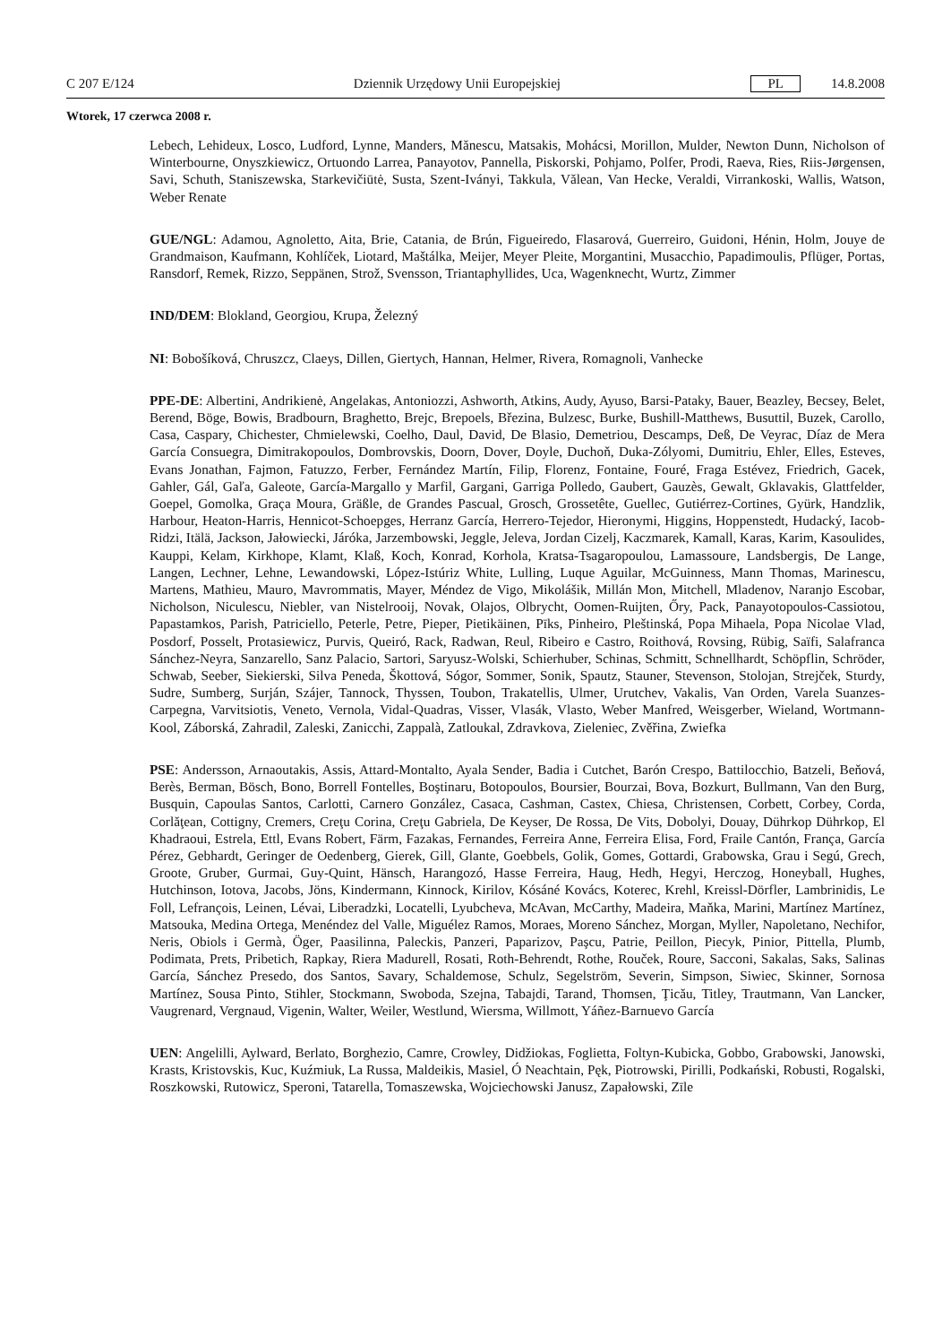C 207 E/124 Dziennik Urzędowy Unii Europejskiej PL 14.8.2008
Wtorek, 17 czerwca 2008 r.
Lebech, Lehideux, Losco, Ludford, Lynne, Manders, Mănescu, Matsakis, Mohácsi, Morillon, Mulder, Newton Dunn, Nicholson of Winterbourne, Onyszkiewicz, Ortuondo Larrea, Panayotov, Pannella, Piskorski, Pohjamo, Polfer, Prodi, Raeva, Ries, Riis-Jørgensen, Savi, Schuth, Staniszewska, Starkevičiūtė, Susta, Szent-Iványi, Takkula, Vălean, Van Hecke, Veraldi, Virrankoski, Wallis, Watson, Weber Renate
GUE/NGL: Adamou, Agnoletto, Aita, Brie, Catania, de Brún, Figueiredo, Flasarová, Guerreiro, Guidoni, Hénin, Holm, Jouye de Grandmaison, Kaufmann, Kohlíček, Liotard, Maštálka, Meijer, Meyer Pleite, Morgantini, Musacchio, Papadimoulis, Pflüger, Portas, Ransdorf, Remek, Rizzo, Seppänen, Strož, Svensson, Triantaphyllides, Uca, Wagenknecht, Wurtz, Zimmer
IND/DEM: Blokland, Georgiou, Krupa, Železný
NI: Bobošíková, Chruszcz, Claeys, Dillen, Giertych, Hannan, Helmer, Rivera, Romagnoli, Vanhecke
PPE-DE: Albertini, Andrikienė, Angelakas, Antoniozzi, Ashworth, Atkins, Audy, Ayuso, Barsi-Pataky, Bauer, Beazley, Becsey, Belet, Berend, Böge, Bowis, Bradbourn, Braghetto, Brejc, Brepoels, Březina, Bulzesc, Burke, Bushill-Matthews, Busuttil, Buzek, Carollo, Casa, Caspary, Chichester, Chmielewski, Coelho, Daul, David, De Blasio, Demetriou, Descamps, Deß, De Veyrac, Díaz de Mera García Consuegra, Dimitrakopoulos, Dombrovskis, Doorn, Dover, Doyle, Duchoň, Duka-Zólyomi, Dumitriu, Ehler, Elles, Esteves, Evans Jonathan, Fajmon, Fatuzzo, Ferber, Fernández Martín, Filip, Florenz, Fontaine, Fouré, Fraga Estévez, Friedrich, Gacek, Gahler, Gál, Gaľa, Galeote, García-Margallo y Marfil, Gargani, Garriga Polledo, Gaubert, Gauzès, Gewalt, Gklavakis, Glattfelder, Goepel, Gomolka, Graça Moura, Gräßle, de Grandes Pascual, Grosch, Grossetête, Guellec, Gutiérrez-Cortines, Gyürk, Handzlik, Harbour, Heaton-Harris, Hennicot-Schoepges, Herranz García, Herrero-Tejedor, Hieronymi, Higgins, Hoppenstedt, Hudacký, Iacob-Ridzi, Itälä, Jackson, Jałowiecki, Járóka, Jarzembowski, Jeggle, Jeleva, Jordan Cizelj, Kaczmarek, Kamall, Karas, Karim, Kasoulides, Kauppi, Kelam, Kirkhope, Klamt, Klaß, Koch, Konrad, Korhola, Kratsa-Tsagaropoulou, Lamassoure, Landsbergis, De Lange, Langen, Lechner, Lehne, Lewandowski, López-Istúriz White, Lulling, Luque Aguilar, McGuinness, Mann Thomas, Marinescu, Martens, Mathieu, Mauro, Mavrommatis, Mayer, Méndez de Vigo, Mikolášik, Millán Mon, Mitchell, Mladenov, Naranjo Escobar, Nicholson, Niculescu, Niebler, van Nistelrooij, Novak, Olajos, Olbrycht, Oomen-Ruijten, Őry, Pack, Panayotopoulos-Cassiotou, Papastamkos, Parish, Patriciello, Peterle, Petre, Pieper, Pietikäinen, Pīks, Pinheiro, Pleštinská, Popa Mihaela, Popa Nicolae Vlad, Posdorf, Posselt, Protasiewicz, Purvis, Queiró, Rack, Radwan, Reul, Ribeiro e Castro, Roithová, Rovsing, Rübig, Saïfi, Salafranca Sánchez-Neyra, Sanzarello, Sanz Palacio, Sartori, Saryusz-Wolski, Schierhuber, Schinas, Schmitt, Schnellhardt, Schöpflin, Schröder, Schwab, Seeber, Siekierski, Silva Peneda, Škottová, Sógor, Sommer, Sonik, Spautz, Stauner, Stevenson, Stolojan, Strejček, Sturdy, Sudre, Sumberg, Surján, Szájer, Tannock, Thyssen, Toubon, Trakatellis, Ulmer, Urutchev, Vakalis, Van Orden, Varela Suanzes-Carpegna, Varvitsiotis, Veneto, Vernola, Vidal-Quadras, Visser, Vlasák, Vlasto, Weber Manfred, Weisgerber, Wieland, Wortmann-Kool, Záborská, Zahradil, Zaleski, Zanicchi, Zappalà, Zatloukal, Zdravkova, Zieleniec, Zvěřina, Zwiefka
PSE: Andersson, Arnaoutakis, Assis, Attard-Montalto, Ayala Sender, Badia i Cutchet, Barón Crespo, Battilocchio, Batzeli, Beňová, Berès, Berman, Bösch, Bono, Borrell Fontelles, Boştinaru, Botopoulos, Boursier, Bourzai, Bova, Bozkurt, Bullmann, Van den Burg, Busquin, Capoulas Santos, Carlotti, Carnero González, Casaca, Cashman, Castex, Chiesa, Christensen, Corbett, Corbey, Corda, Corlăţean, Cottigny, Cremers, Creţu Corina, Creţu Gabriela, De Keyser, De Rossa, De Vits, Dobolyi, Douay, Dührkop Dührkop, El Khadraoui, Estrela, Ettl, Evans Robert, Färm, Fazakas, Fernandes, Ferreira Anne, Ferreira Elisa, Ford, Fraile Cantón, França, García Pérez, Gebhardt, Geringer de Oedenberg, Gierek, Gill, Glante, Goebbels, Golik, Gomes, Gottardi, Grabowska, Grau i Segú, Grech, Groote, Gruber, Gurmai, Guy-Quint, Hänsch, Harangozó, Hasse Ferreira, Haug, Hedh, Hegyi, Herczog, Honeyball, Hughes, Hutchinson, Iotova, Jacobs, Jöns, Kindermann, Kinnock, Kirilov, Kósáné Kovács, Koterec, Krehl, Kreissl-Dörfler, Lambrinidis, Le Foll, Lefrançois, Leinen, Lévai, Liberadzki, Locatelli, Lyubcheva, McAvan, McCarthy, Madeira, Maňka, Marini, Martínez Martínez, Matsouka, Medina Ortega, Menéndez del Valle, Miguélez Ramos, Moraes, Moreno Sánchez, Morgan, Myller, Napoletano, Nechifor, Neris, Obiols i Germà, Öger, Paasilinna, Paleckis, Panzeri, Paparizov, Paşcu, Patrie, Peillon, Piecyk, Pinior, Pittella, Plumb, Podimata, Prets, Pribetich, Rapkay, Riera Madurell, Rosati, Roth-Behrendt, Rothe, Rouček, Roure, Sacconi, Sakalas, Saks, Salinas García, Sánchez Presedo, dos Santos, Savary, Schaldemose, Schulz, Segelström, Severin, Simpson, Siwiec, Skinner, Sornosa Martínez, Sousa Pinto, Stihler, Stockmann, Swoboda, Szejna, Tabajdi, Tarand, Thomsen, Ţicău, Titley, Trautmann, Van Lancker, Vaugrenard, Vergnaud, Vigenin, Walter, Weiler, Westlund, Wiersma, Willmott, Yáñez-Barnuevo García
UEN: Angelilli, Aylward, Berlato, Borghezio, Camre, Crowley, Didžiokas, Foglietta, Foltyn-Kubicka, Gobbo, Grabowski, Janowski, Krasts, Kristovskis, Kuc, Kuźmiuk, La Russa, Maldeikis, Masiel, Ó Neachtain, Pęk, Piotrowski, Pirilli, Podkański, Robusti, Rogalski, Roszkowski, Rutowicz, Speroni, Tatarella, Tomaszewska, Wojciechowski Janusz, Zapałowski, Zīle